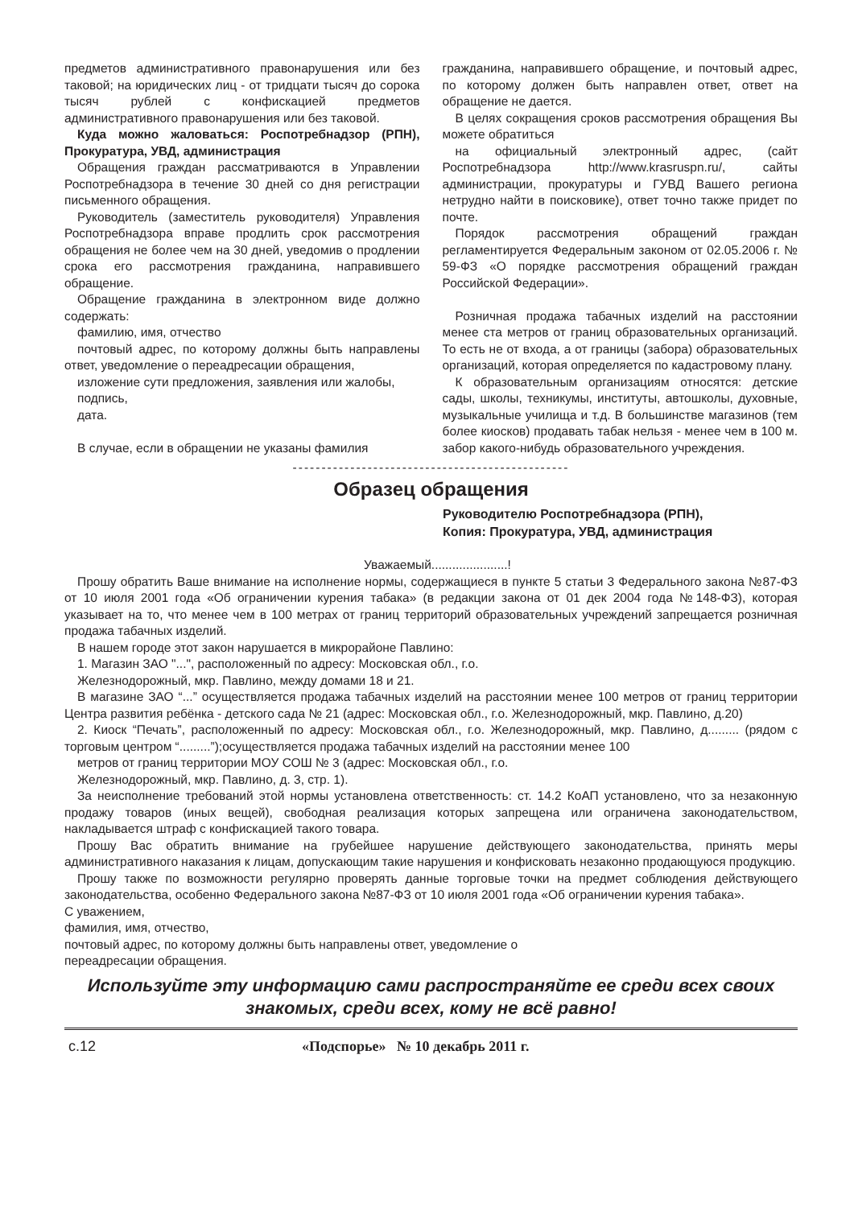предметов административного правонарушения или без таковой; на юридических лиц - от тридцати тысяч до сорока тысяч рублей с конфискацией предметов административного правонарушения или без таковой.
Куда можно жаловаться: Роспотребнадзор (РПН), Прокуратура, УВД, администрация
Обращения граждан рассматриваются в Управлении Роспотребнадзора в течение 30 дней со дня регистрации письменного обращения.
Руководитель (заместитель руководителя) Управления Роспотребнадзора вправе продлить срок рассмотрения обращения не более чем на 30 дней, уведомив о продлении срока его рассмотрения гражданина, направившего обращение.
Обращение гражданина в электронном виде должно содержать:
фамилию, имя, отчество
почтовый адрес, по которому должны быть направлены ответ, уведомление о переадресации обращения,
изложение сути предложения, заявления или жалобы,
подпись,
дата.
В случае, если в обращении не указаны фамилия
гражданина, направившего обращение, и почтовый адрес, по которому должен быть направлен ответ, ответ на обращение не дается.
В целях сокращения сроков рассмотрения обращения Вы можете обратиться
на официальный электронный адрес, (сайт Роспотребнадзора http://www.krasruspn.ru/, сайты администрации, прокуратуры и ГУВД Вашего региона нетрудно найти в поисковике), ответ точно также придет по почте.
Порядок рассмотрения обращений граждан регламентируется Федеральным законом от 02.05.2006 г. № 59-ФЗ «О порядке рассмотрения обращений граждан Российской Федерации».
Розничная продажа табачных изделий на расстоянии менее ста метров от границ образовательных организаций. То есть не от входа, а от границы (забора) образовательных организаций, которая определяется по кадастровому плану.
К образовательным организациям относятся: детские сады, школы, техникумы, институты, автошколы, духовные, музыкальные училища и т.д. В большинстве магазинов (тем более киосков) продавать табак нельзя - менее чем в 100 м. забор какого-нибудь образовательного учреждения.
------------------------------------------------
Образец обращения
Руководителю Роспотребнадзора (РПН),
Копия: Прокуратура, УВД, администрация
Уважаемый......................!
Прошу обратить Ваше внимание на исполнение нормы, содержащиеся в пункте 5 статьи 3 Федерального закона №87-ФЗ от 10 июля 2001 года «Об ограничении курения табака» (в редакции закона от 01 дек 2004 года №148-ФЗ), которая указывает на то, что менее чем в 100 метрах от границ территорий образовательных учреждений запрещается розничная продажа табачных изделий.
В нашем городе этот закон нарушается в микрорайоне Павлино:
1. Магазин ЗАО "...", расположенный по адресу: Московская обл., г.о.
Железнодорожный, мкр. Павлино, между домами 18 и 21.
В магазине ЗАО “...” осуществляется продажа табачных изделий на расстоянии менее 100 метров от границ территории Центра развития ребёнка - детского сада № 21 (адрес: Московская обл., г.о. Железнодорожный, мкр. Павлино, д.20)
2. Киоск “Печать”, расположенный по адресу: Московская обл., г.о. Железнодорожный, мкр. Павлино, д......... (рядом с торговым центром “.........”);осуществляется продажа табачных изделий на расстоянии менее 100
метров от границ территории МОУ СОШ № 3 (адрес: Московская обл., г.о.
Железнодорожный, мкр. Павлино, д. 3, стр. 1).
За неисполнение требований этой нормы установлена ответственность: ст. 14.2 КоАП установлено, что за незаконную продажу товаров (иных вещей), свободная реализация которых запрещена или ограничена законодательством, накладывается штраф с конфискацией такого товара.
Прошу Вас обратить внимание на грубейшее нарушение действующего законодательства, принять меры административного наказания к лицам, допускающим такие нарушения и конфисковать незаконно продающуюся продукцию.
Прошу также по возможности регулярно проверять данные торговые точки на предмет соблюдения действующего законодательства, особенно Федерального закона №87-ФЗ от 10 июля 2001 года «Об ограничении курения табака».
С уважением,
фамилия, имя, отчество,
почтовый адрес, по которому должны быть направлены ответ, уведомление о
переадресации обращения.
Используйте эту информацию сами распространяйте ее среди всех своих знакомых, среди всех, кому не всё равно!
с.12 «Подспорье» № 10 декабрь 2011 г.